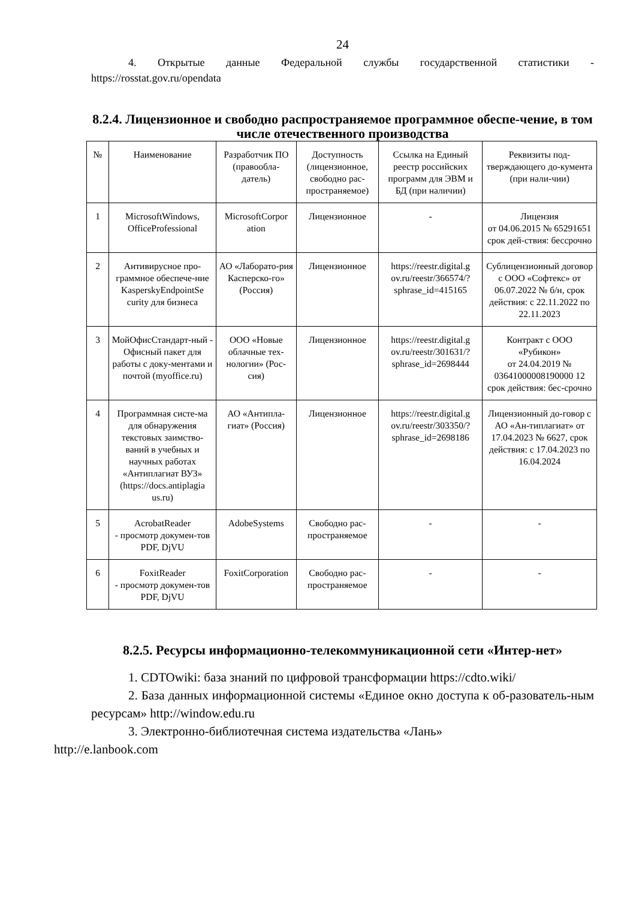24
4. Открытые данные Федеральной службы государственной статистики - https://rosstat.gov.ru/opendata
8.2.4. Лицензионное и свободно распространяемое программное обеспе-чение, в том числе отечественного производства
| № | Наименование | Разработчик ПО (правообла-датель) | Доступность (лицензионное, свободно рас-пространяемое) | Ссылка на Единый реестр российских программ для ЭВМ и БД (при наличии) | Реквизиты под-тверждающего до-кумента (при нали-чии) |
| 1 | MicrosoftWindows, OfficeProfessional | MicrosoftCorpor ation | Лицензионное | - | Лицензия от 04.06.2015 № 65291651 срок дей-ствия: бессрочно |
| 2 | Антивирусное про-граммное обеспече-ние KasperskyEndpointSe curity для бизнеса | АО «Лаборато-рия Касперско-го» (Россия) | Лицензионное | https://reestr.digital.g ov.ru/reestr/366574/? sphrase_id=415165 | Сублицензионный договор с ООО «Софтекс» от 06.07.2022 № б/н, срок действия: с 22.11.2022 по 22.11.2023 |
| 3 | МойОфисСтандарт-ный - Офисный пакет для работы с доку-ментами и почтой (myoffice.ru) | ООО «Новые облачные тех-нологии» (Рос-сия) | Лицензионное | https://reestr.digital.g ov.ru/reestr/301631/? sphrase_id=2698444 | Контракт с ООО «Рубикон» от 24.04.2019 № 03641000008190000 12 срок действия: бес-срочно |
| 4 | Программная систе-ма для обнаружения текстовых заимство-ваний в учебных и научных работах «Антиплагиат ВУЗ» (https://docs.antiplagia us.ru) | АО «Антипла-гиат» (Россия) | Лицензионное | https://reestr.digital.g ov.ru/reestr/303350/? sphrase_id=2698186 | Лицензионный до-говор с АО «Ан-типлагиат» от 17.04.2023 № 6627, срок действия: с 17.04.2023 по 16.04.2024 |
| 5 | AcrobatReader - просмотр докумен-тов PDF, DjVU | AdobeSystems | Свободно рас-пространяемое | - | - |
| 6 | FoxitReader - просмотр докумен-тов PDF, DjVU | FoxitCorporation | Свободно рас-пространяемое | - | - |
8.2.5. Ресурсы информационно-телекоммуникационной сети «Интер-нет»
1. CDTOwiki: база знаний по цифровой трансформации https://cdto.wiki/
2. База данных информационной системы «Единое окно доступа к об-разователь-ным ресурсам» http://window.edu.ru
3. Электронно-библиотечная система издательства «Лань»
http://e.lanbook.com